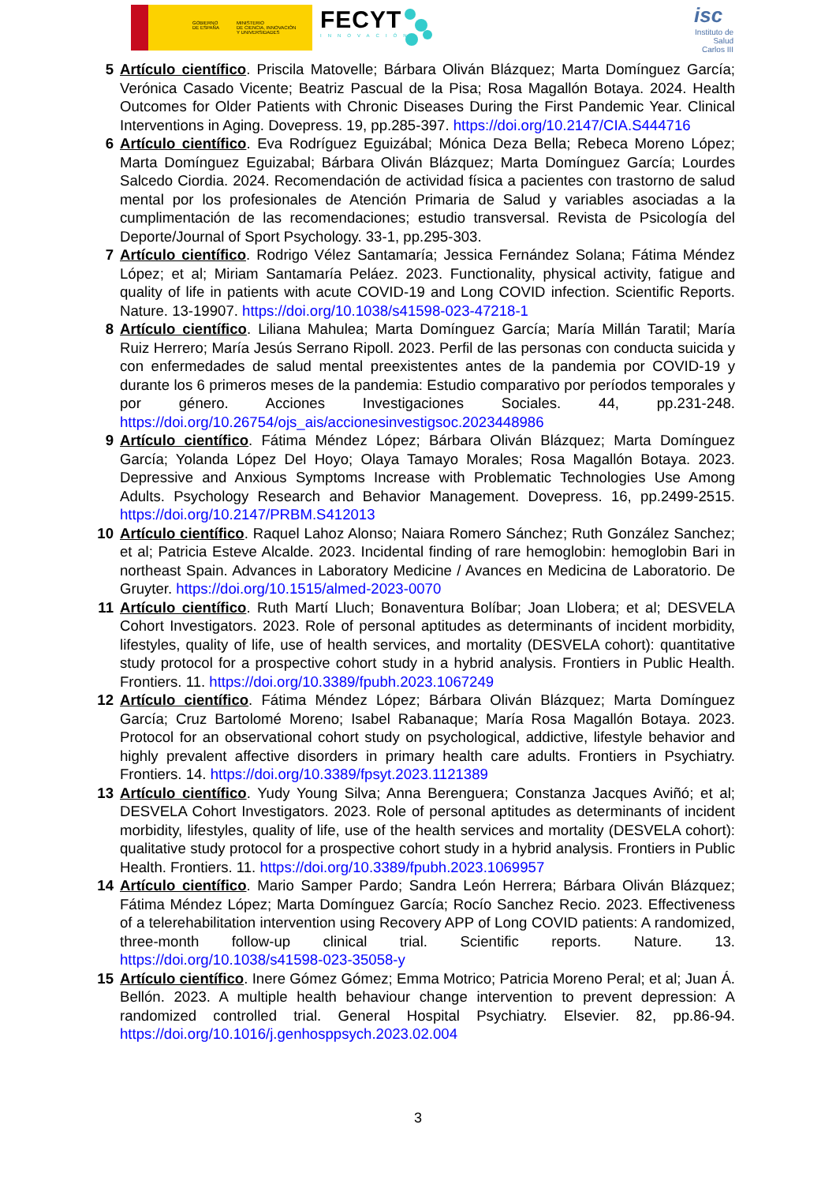GOBIERNO
DE ESPAÑA
MINISTERIO
DE CIENCIA, INNOVACIÓN
Y UNIVERSIDADES
FECYT
INNOVACIÓN
isc
Instituto de Salud Carlos III
5 Artículo científico. Priscila Matovelle; Bárbara Oliván Blázquez; Marta Domínguez García; Verónica Casado Vicente; Beatriz Pascual de la Pisa; Rosa Magallón Botaya. 2024. Health Outcomes for Older Patients with Chronic Diseases During the First Pandemic Year. Clinical Interventions in Aging. Dovepress. 19, pp.285-397. https://doi.org/10.2147/CIA.S444716
6 Artículo científico. Eva Rodríguez Eguizábal; Mónica Deza Bella; Rebeca Moreno López; Marta Domínguez Eguizabal; Bárbara Oliván Blázquez; Marta Domínguez García; Lourdes Salcedo Ciordia. 2024. Recomendación de actividad física a pacientes con trastorno de salud mental por los profesionales de Atención Primaria de Salud y variables asociadas a la cumplimentación de las recomendaciones; estudio transversal. Revista de Psicología del Deporte/Journal of Sport Psychology. 33-1, pp.295-303.
7 Artículo científico. Rodrigo Vélez Santamaría; Jessica Fernández Solana; Fátima Méndez López; et al; Miriam Santamaría Peláez. 2023. Functionality, physical activity, fatigue and quality of life in patients with acute COVID-19 and Long COVID infection. Scientific Reports. Nature. 13-19907. https://doi.org/10.1038/s41598-023-47218-1
8 Artículo científico. Liliana Mahulea; Marta Domínguez García; María Millán Taratil; María Ruiz Herrero; María Jesús Serrano Ripoll. 2023. Perfil de las personas con conducta suicida y con enfermedades de salud mental preexistentes antes de la pandemia por COVID-19 y durante los 6 primeros meses de la pandemia: Estudio comparativo por períodos temporales y por género. Acciones Investigaciones Sociales. 44, pp.231-248. https://doi.org/10.26754/ojs_ais/accionesinvestigsoc.2023448986
9 Artículo científico. Fátima Méndez López; Bárbara Oliván Blázquez; Marta Domínguez García; Yolanda López Del Hoyo; Olaya Tamayo Morales; Rosa Magallón Botaya. 2023. Depressive and Anxious Symptoms Increase with Problematic Technologies Use Among Adults. Psychology Research and Behavior Management. Dovepress. 16, pp.2499-2515. https://doi.org/10.2147/PRBM.S412013
10 Artículo científico. Raquel Lahoz Alonso; Naiara Romero Sánchez; Ruth González Sanchez; et al; Patricia Esteve Alcalde. 2023. Incidental finding of rare hemoglobin: hemoglobin Bari in northeast Spain. Advances in Laboratory Medicine / Avances en Medicina de Laboratorio. De Gruyter. https://doi.org/10.1515/almed-2023-0070
11 Artículo científico. Ruth Martí Lluch; Bonaventura Bolíbar; Joan Llobera; et al; DESVELA Cohort Investigators. 2023. Role of personal aptitudes as determinants of incident morbidity, lifestyles, quality of life, use of health services, and mortality (DESVELA cohort): quantitative study protocol for a prospective cohort study in a hybrid analysis. Frontiers in Public Health. Frontiers. 11. https://doi.org/10.3389/fpubh.2023.1067249
12 Artículo científico. Fátima Méndez López; Bárbara Oliván Blázquez; Marta Domínguez García; Cruz Bartolomé Moreno; Isabel Rabanaque; María Rosa Magallón Botaya. 2023. Protocol for an observational cohort study on psychological, addictive, lifestyle behavior and highly prevalent affective disorders in primary health care adults. Frontiers in Psychiatry. Frontiers. 14. https://doi.org/10.3389/fpsyt.2023.1121389
13 Artículo científico. Yudy Young Silva; Anna Berenguera; Constanza Jacques Aviñó; et al; DESVELA Cohort Investigators. 2023. Role of personal aptitudes as determinants of incident morbidity, lifestyles, quality of life, use of the health services and mortality (DESVELA cohort): qualitative study protocol for a prospective cohort study in a hybrid analysis. Frontiers in Public Health. Frontiers. 11. https://doi.org/10.3389/fpubh.2023.1069957
14 Artículo científico. Mario Samper Pardo; Sandra León Herrera; Bárbara Oliván Blázquez; Fátima Méndez López; Marta Domínguez García; Rocío Sanchez Recio. 2023. Effectiveness of a telerehabilitation intervention using Recovery APP of Long COVID patients: A randomized, three-month follow-up clinical trial. Scientific reports. Nature. 13. https://doi.org/10.1038/s41598-023-35058-y
15 Artículo científico. Inere Gómez Gómez; Emma Motrico; Patricia Moreno Peral; et al; Juan Á. Bellón. 2023. A multiple health behaviour change intervention to prevent depression: A randomized controlled trial. General Hospital Psychiatry. Elsevier. 82, pp.86-94. https://doi.org/10.1016/j.genhosppsych.2023.02.004
3